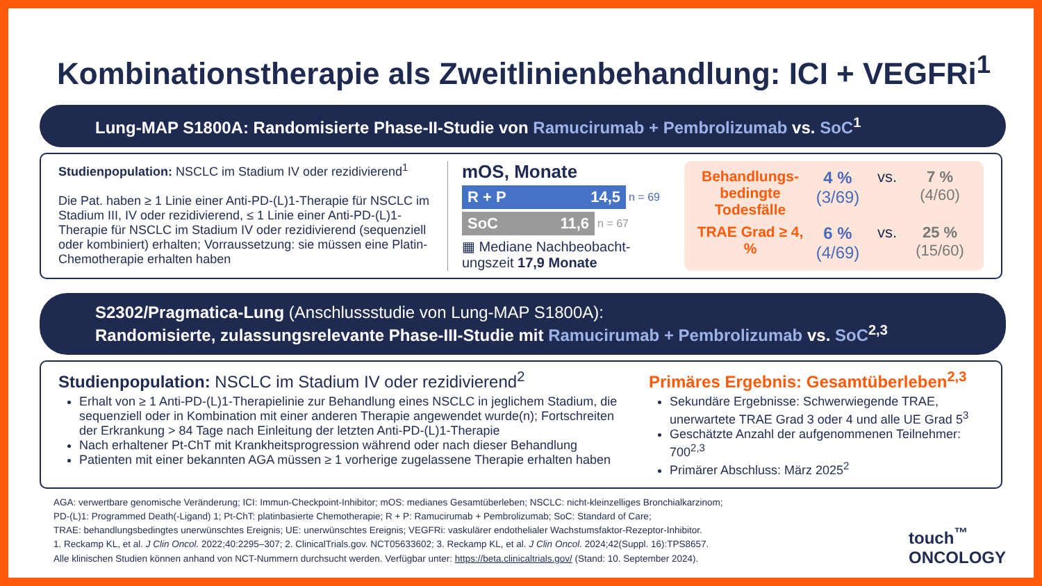Kombinationstherapie als Zweitlinienbehandlung: ICI + VEGFRi<sup>1</sup>
Lung-MAP S1800A: Randomisierte Phase-II-Studie von Ramucirumab + Pembrolizumab vs. SoC<sup>1</sup>
Studienpopulation: NSCLC im Stadium IV oder rezidivierend<sup>1</sup>
Die Pat. haben ≥ 1 Linie einer Anti-PD-(L)1-Therapie für NSCLC im Stadium III, IV oder rezidivierend, ≤ 1 Linie einer Anti-PD-(L)1-Therapie für NSCLC im Stadium IV oder rezidivierend (sequenziell oder kombiniert) erhalten; Vorraussetzung: sie müssen eine Platin-Chemotherapie erhalten haben
mOS, Monate
R + P 14,5 n = 69
SoC 11,6 n = 67
▦ Mediane Nachbeobacht-ungszeit 17,9 Monate
Behandlungs-bedingte Todesfälle
4 %
(3/69)
vs.
7 %
(4/60)
TRAE Grad ≥ 4, %
6 %
(4/69)
vs.
25 %
(15/60)
S2302/Pragmatica-Lung (Anschlussstudie von Lung-MAP S1800A):
Randomisierte, zulassungsrelevante Phase-III-Studie mit Ramucirumab + Pembrolizumab vs. SoC<sup>2,3</sup>
Studienpopulation: NSCLC im Stadium IV oder rezidivierend<sup>2</sup>
Erhalt von ≥ 1 Anti-PD-(L)1-Therapielinie zur Behandlung eines NSCLC in jeglichem Stadium, die sequenziell oder in Kombination mit einer anderen Therapie angewendet wurde(n); Fortschreiten der Erkrankung > 84 Tage nach Einleitung der letzten Anti-PD-(L)1-Therapie
Nach erhaltener Pt-ChT mit Krankheitsprogression während oder nach dieser Behandlung
Patienten mit einer bekannten AGA müssen ≥ 1 vorherige zugelassene Therapie erhalten haben
Primäres Ergebnis: Gesamtüberleben<sup>2,3</sup>
Sekundäre Ergebnisse: Schwerwiegende TRAE, unerwartete TRAE Grad 3 oder 4 und alle UE Grad 5<sup>3</sup>
Geschätzte Anzahl der aufgenommenen Teilnehmer: 700<sup>2,3</sup>
Primärer Abschluss: März 2025<sup>2</sup>
AGA: verwertbare genomische Veränderung; ICI: Immun-Checkpoint-Inhibitor; mOS: medianes Gesamtüberleben; NSCLC: nicht-kleinzelliges Bronchialkarzinom;
PD-(L)1: Programmed Death(-Ligand) 1; Pt-ChT: platinbasierte Chemotherapie; R + P: Ramucirumab + Pembrolizumab; SoC: Standard of Care;
TRAE: behandlungsbedingtes unerwünschtes Ereignis; UE: unerwünschtes Ereignis; VEGFRi: vaskulärer endothelialer Wachstumsfaktor-Rezeptor-Inhibitor.
1. Reckamp KL, et al. J Clin Oncol. 2022;40:2295–307; 2. ClinicalTrials.gov. NCT05633602; 3. Reckamp KL, et al. J Clin Oncol. 2024;42(Suppl. 16):TPS8657.
Alle klinischen Studien können anhand von NCT-Nummern durchsucht werden. Verfügbar unter: https://beta.clinicaltrials.gov/ (Stand: 10. September 2024).
touch<sup>™</sup>
ONCOLOGY